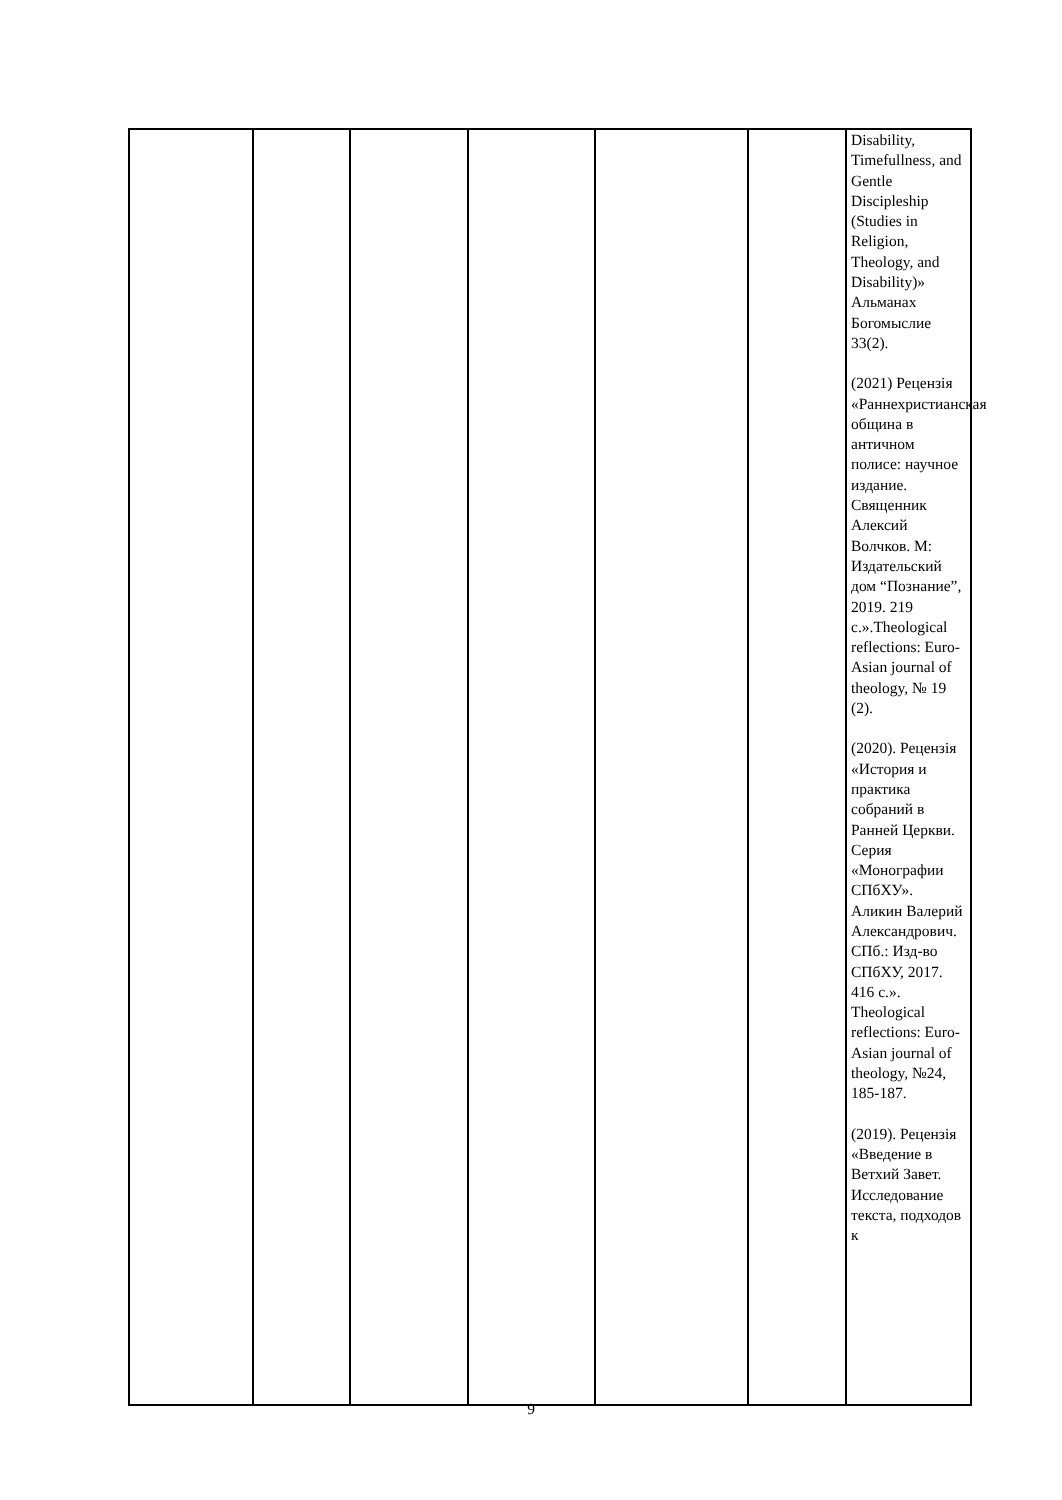| | | | | | | Disability, Timefullness, and Gentle Discipleship (Studies in Religion, Theology, and Disability)» Альманах Богомыслие 33(2). (2021) Рецензія «Раннехристианская община в античном полисе: научное издание. Священник Алексий Волчков. М: Издательский дом “Познание”, 2019. 219 с.».Theological reflections: Euro-Asian journal of theology, № 19 (2). (2020). Рецензія «История и практика собраний в Ранней Церкви. Серия «Монографии СПбХУ». Аликин Валерий Александрович. СПб.: Изд-во СПбХУ, 2017. 416 с.». Theological reflections: Euro-Asian journal of theology, №24, 185-187. (2019). Рецензія «Введение в Ветхий Завет. Исследование текста, подходов к |
9